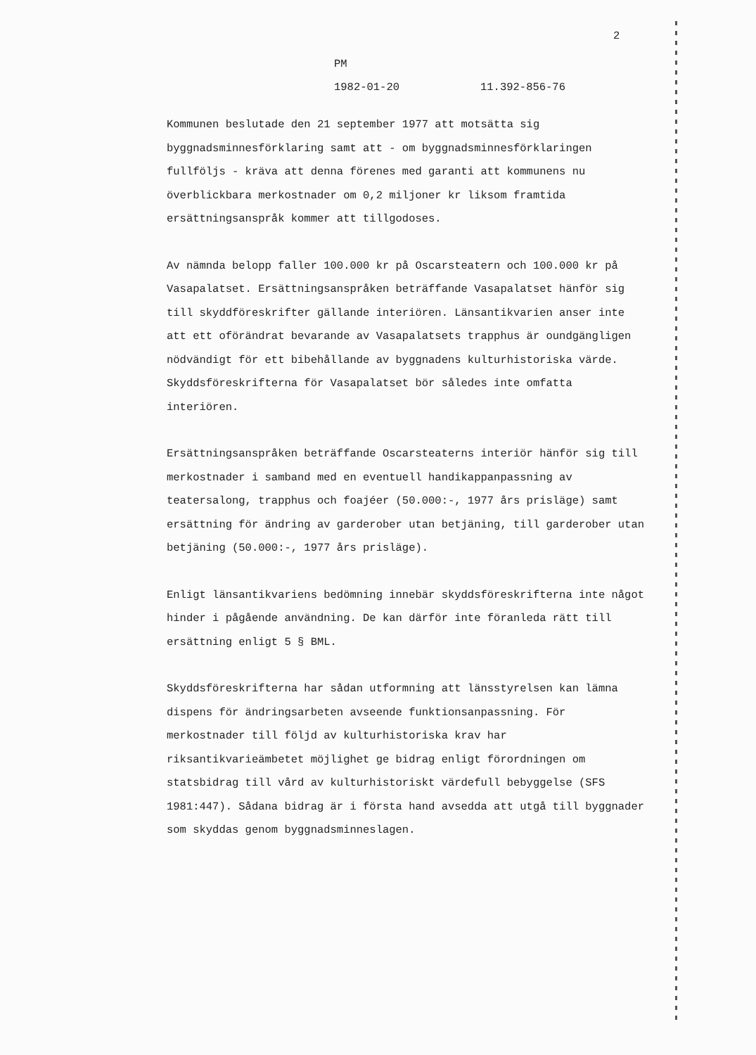2
PM
1982-01-20 11.392-856-76
Kommunen beslutade den 21 september 1977 att motsätta sig byggnadsminnesförklaring samt att - om byggnadsminnesförklaringen fullföljs - kräva att denna förenes med garanti att kommunens nu överblickbara merkostnader om 0,2 miljoner kr liksom framtida ersättningsanspråk kommer att tillgodoses.
Av nämnda belopp faller 100.000 kr på Oscarsteatern och 100.000 kr på Vasapalatset. Ersättningsanspråken beträffande Vasapalatset hänför sig till skyddföreskrifter gällande interiören. Länsantikvarien anser inte att ett oförändrat bevarande av Vasapalatsets trapphus är oundgängligen nödvändigt för ett bibehållande av byggnadens kulturhistoriska värde. Skyddsföreskrifterna för Vasapalatset bör således inte omfatta interiören.
Ersättningsanspråken beträffande Oscarsteaterns interiör hänför sig till merkostnader i samband med en eventuell handikappanpassning av teatersalong, trapphus och foajéer (50.000:-, 1977 års prisläge) samt ersättning för ändring av garderober utan betjäning, till garderober utan betjäning (50.000:-, 1977 års prisläge).
Enligt länsantikvariens bedömning innebär skyddsföreskrifterna inte något hinder i pågående användning. De kan därför inte föranleda rätt till ersättning enligt 5 § BML.
Skyddsföreskrifterna har sådan utformning att länsstyrelsen kan lämna dispens för ändringsarbeten avseende funktionsanpassning. För merkostnader till följd av kulturhistoriska krav har riksantikvarieämbetet möjlighet ge bidrag enligt förordningen om statsbidrag till vård av kulturhistoriskt värdefull bebyggelse (SFS 1981:447). Sådana bidrag är i första hand avsedda att utgå till byggnader som skyddas genom byggnadsminneslagen.